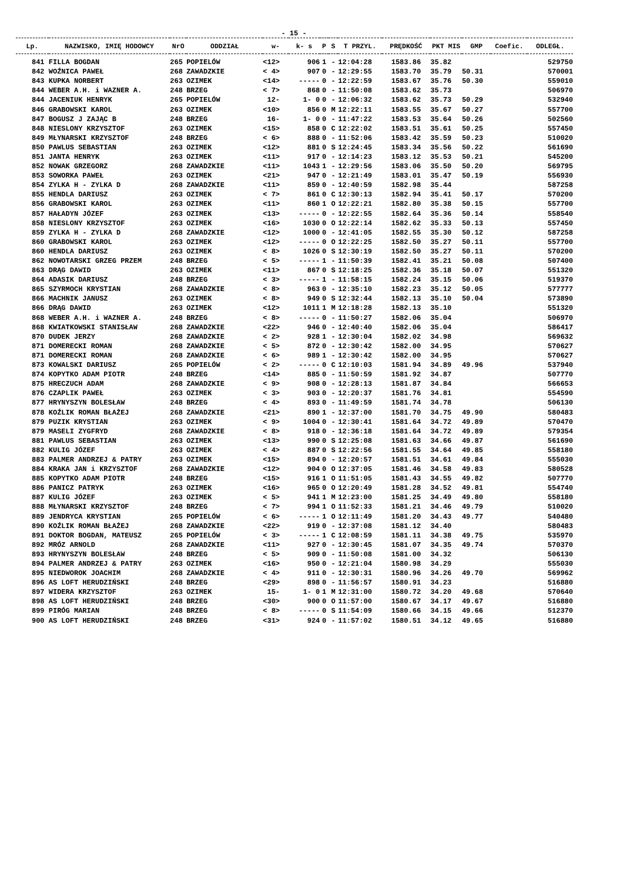- 15 -
| Lp. | NAZWISKO, IMIĘ HODOWCY | NrO | ODDZIAŁ | w- | k- s | P | S | T PRZYL. | PRĘDKOŚĆ | PKT MIS | GMP | Coefic. | ODLEGŁ. |
| --- | --- | --- | --- | --- | --- | --- | --- | --- | --- | --- | --- | --- | --- |
| 841 | FILLA BOGDAN | 265 | POPIELÓW | <12> | 906 | 1 | - | 12:04:28 | 1583.86 | 35.82 | | | 529750 |
| 842 | WOŹNICA PAWEŁ | 268 | ZAWADZKIE | < 4> | 907 | 0 | - | 12:29:55 | 1583.70 | 35.79 | 50.31 | | 570001 |
| 843 | KUPKA NORBERT | 263 | OZIMEK | <14> | ----- | 0 | - | 12:22:59 | 1583.67 | 35.76 | 50.30 | | 559010 |
| 844 | WEBER A.H. i WAZNER A. | 248 | BRZEG | < 7> | 868 | 0 | - | 11:50:08 | 1583.62 | 35.73 | | | 506970 |
| 844 | JACENIUK HENRYK | 265 | POPIELÓW | 12- | 1- 0 | 0 | - | 12:06:32 | 1583.62 | 35.73 | 50.29 | | 532940 |
| 846 | GRABOWSKI KAROL | 263 | OZIMEK | <10> | 856 | 0 | M | 12:22:11 | 1583.55 | 35.67 | 50.27 | | 557700 |
| 847 | BOGUSZ J ZAJĄC B | 248 | BRZEG | 16- | 1- 0 | 0 | - | 11:47:22 | 1583.53 | 35.64 | 50.26 | | 502560 |
| 848 | NIESLONY KRZYSZTOF | 263 | OZIMEK | <15> | 858 | 0 | C | 12:22:02 | 1583.51 | 35.61 | 50.25 | | 557450 |
| 849 | MŁYNARSKI KRZYSZTOF | 248 | BRZEG | < 6> | 888 | 0 | - | 11:52:06 | 1583.42 | 35.59 | 50.23 | | 510020 |
| 850 | PAWLUS SEBASTIAN | 263 | OZIMEK | <12> | 881 | 0 | S | 12:24:45 | 1583.34 | 35.56 | 50.22 | | 561690 |
| 851 | JANTA HENRYK | 263 | OZIMEK | <11> | 917 | 0 | - | 12:14:23 | 1583.12 | 35.53 | 50.21 | | 545200 |
| 852 | NOWAK GRZEGORZ | 268 | ZAWADZKIE | <11> | 1043 | 1 | - | 12:29:56 | 1583.06 | 35.50 | 50.20 | | 569795 |
| 853 | SOWORKA PAWEŁ | 263 | OZIMEK | <21> | 947 | 0 | - | 12:21:49 | 1583.01 | 35.47 | 50.19 | | 556930 |
| 854 | ZYLKA H - ZYLKA D | 268 | ZAWADZKIE | <11> | 859 | 0 | - | 12:40:59 | 1582.98 | 35.44 | | | 587258 |
| 855 | HENDLA DARIUSZ | 263 | OZIMEK | < 7> | 861 | 0 | C | 12:30:13 | 1582.94 | 35.41 | 50.17 | | 570200 |
| 856 | GRABOWSKI KAROL | 263 | OZIMEK | <11> | 860 | 1 | O | 12:22:21 | 1582.80 | 35.38 | 50.15 | | 557700 |
| 857 | HAŁADYN JÓZEF | 263 | OZIMEK | <13> | ----- | 0 | - | 12:22:55 | 1582.64 | 35.36 | 50.14 | | 558540 |
| 858 | NIESLONY KRZYSZTOF | 263 | OZIMEK | <16> | 1030 | 0 | O | 12:22:14 | 1582.62 | 35.33 | 50.13 | | 557450 |
| 859 | ZYLKA H - ZYLKA D | 268 | ZAWADZKIE | <12> | 1000 | 0 | - | 12:41:05 | 1582.55 | 35.30 | 50.12 | | 587258 |
| 860 | GRABOWSKI KAROL | 263 | OZIMEK | <12> | ----- | 0 | O | 12:22:25 | 1582.50 | 35.27 | 50.11 | | 557700 |
| 860 | HENDLA DARIUSZ | 263 | OZIMEK | < 8> | 1026 | 0 | S | 12:30:19 | 1582.50 | 35.27 | 50.11 | | 570200 |
| 862 | NOWOTARSKI GRZEG PRZEM | 248 | BRZEG | < 5> | ----- | 1 | - | 11:50:39 | 1582.41 | 35.21 | 50.08 | | 507400 |
| 863 | DRĄG DAWID | 263 | OZIMEK | <11> | 867 | 0 | S | 12:18:25 | 1582.36 | 35.18 | 50.07 | | 551320 |
| 864 | ADASIK DARIUSZ | 248 | BRZEG | < 3> | ----- | 1 | - | 11:58:15 | 1582.24 | 35.15 | 50.06 | | 519370 |
| 865 | SZYRMOCH KRYSTIAN | 268 | ZAWADZKIE | < 8> | 963 | 0 | - | 12:35:10 | 1582.23 | 35.12 | 50.05 | | 577777 |
| 866 | MACHNIK JANUSZ | 263 | OZIMEK | < 8> | 949 | 0 | S | 12:32:44 | 1582.13 | 35.10 | 50.04 | | 573890 |
| 866 | DRĄG DAWID | 263 | OZIMEK | <12> | 1011 | 1 | M | 12:18:28 | 1582.13 | 35.10 | | | 551320 |
| 868 | WEBER A.H. i WAZNER A. | 248 | BRZEG | < 8> | ----- | 0 | - | 11:50:27 | 1582.06 | 35.04 | | | 506970 |
| 868 | KWIATKOWSKI STANISŁAW | 268 | ZAWADZKIE | <22> | 946 | 0 | - | 12:40:40 | 1582.06 | 35.04 | | | 586417 |
| 870 | DUDEK JERZY | 268 | ZAWADZKIE | < 2> | 928 | 1 | - | 12:30:04 | 1582.02 | 34.98 | | | 569632 |
| 871 | DOMERECKI ROMAN | 268 | ZAWADZKIE | < 5> | 872 | 0 | - | 12:30:42 | 1582.00 | 34.95 | | | 570627 |
| 871 | DOMERECKI ROMAN | 268 | ZAWADZKIE | < 6> | 989 | 1 | - | 12:30:42 | 1582.00 | 34.95 | | | 570627 |
| 873 | KOWALSKI DARIUSZ | 265 | POPIELÓW | < 2> | ----- | 0 | C | 12:10:03 | 1581.94 | 34.89 | 49.96 | | 537940 |
| 874 | KOPYTKO ADAM PIOTR | 248 | BRZEG | <14> | 885 | 0 | - | 11:50:59 | 1581.92 | 34.87 | | | 507770 |
| 875 | HRECZUCH ADAM | 268 | ZAWADZKIE | < 9> | 908 | 0 | - | 12:28:13 | 1581.87 | 34.84 | | | 566653 |
| 876 | CZAPLIK PAWEŁ | 263 | OZIMEK | < 3> | 903 | 0 | - | 12:20:37 | 1581.76 | 34.81 | | | 554590 |
| 877 | HRYNYSZYN BOLESŁAW | 248 | BRZEG | < 4> | 893 | 0 | - | 11:49:59 | 1581.74 | 34.78 | | | 506130 |
| 878 | KOŹLIK ROMAN BŁAŻEJ | 268 | ZAWADZKIE | <21> | 890 | 1 | - | 12:37:00 | 1581.70 | 34.75 | 49.90 | | 580483 |
| 879 | PUZIK KRYSTIAN | 263 | OZIMEK | < 9> | 1004 | 0 | - | 12:30:41 | 1581.64 | 34.72 | 49.89 | | 570470 |
| 879 | MASELI ZYGFRYD | 268 | ZAWADZKIE | < 8> | 918 | 0 | - | 12:36:18 | 1581.64 | 34.72 | 49.89 | | 579354 |
| 881 | PAWLUS SEBASTIAN | 263 | OZIMEK | <13> | 990 | 0 | S | 12:25:08 | 1581.63 | 34.66 | 49.87 | | 561690 |
| 882 | KULIG JÓZEF | 263 | OZIMEK | < 4> | 887 | 0 | S | 12:22:56 | 1581.55 | 34.64 | 49.85 | | 558180 |
| 883 | PALMER ANDRZEJ & PATRY | 263 | OZIMEK | <15> | 894 | 0 | - | 12:20:57 | 1581.51 | 34.61 | 49.84 | | 555030 |
| 884 | KRAKA JAN i KRZYSZTOF | 268 | ZAWADZKIE | <12> | 904 | 0 | O | 12:37:05 | 1581.46 | 34.58 | 49.83 | | 580528 |
| 885 | KOPYTKO ADAM PIOTR | 248 | BRZEG | <15> | 916 | 1 | O | 11:51:05 | 1581.43 | 34.55 | 49.82 | | 507770 |
| 886 | PANICZ PATRYK | 263 | OZIMEK | <16> | 965 | 0 | O | 12:20:49 | 1581.28 | 34.52 | 49.81 | | 554740 |
| 887 | KULIG JÓZEF | 263 | OZIMEK | < 5> | 941 | 1 | M | 12:23:00 | 1581.25 | 34.49 | 49.80 | | 558180 |
| 888 | MŁYNARSKI KRZYSZTOF | 248 | BRZEG | < 7> | 994 | 1 | O | 11:52:33 | 1581.21 | 34.46 | 49.79 | | 510020 |
| 889 | JENDRYCA KRYSTIAN | 265 | POPIELÓW | < 6> | ----- | 1 | O | 12:11:49 | 1581.20 | 34.43 | 49.77 | | 540480 |
| 890 | KOŹLIK ROMAN BŁAŻEJ | 268 | ZAWADZKIE | <22> | 919 | 0 | - | 12:37:08 | 1581.12 | 34.40 | | | 580483 |
| 891 | DOKTOR BOGDAN, MATEUSZ | 265 | POPIELÓW | < 3> | ----- | 1 | C | 12:08:59 | 1581.11 | 34.38 | 49.75 | | 535970 |
| 892 | MRÓZ ARNOLD | 268 | ZAWADZKIE | <11> | 927 | 0 | - | 12:30:45 | 1581.07 | 34.35 | 49.74 | | 570370 |
| 893 | HRYNYSZYN BOLESŁAW | 248 | BRZEG | < 5> | 909 | 0 | - | 11:50:08 | 1581.00 | 34.32 | | | 506130 |
| 894 | PALMER ANDRZEJ & PATRY | 263 | OZIMEK | <16> | 950 | 0 | - | 12:21:04 | 1580.98 | 34.29 | | | 555030 |
| 895 | NIEDWOROK JOACHIM | 268 | ZAWADZKIE | < 4> | 911 | 0 | - | 12:30:31 | 1580.96 | 34.26 | 49.70 | | 569962 |
| 896 | AS LOFT HERUDZIŃSKI | 248 | BRZEG | <29> | 898 | 0 | - | 11:56:57 | 1580.91 | 34.23 | | | 516880 |
| 897 | WIDERA KRZYSZTOF | 263 | OZIMEK | 15- | 1- 0 | 1 | M | 12:31:00 | 1580.72 | 34.20 | 49.68 | | 570640 |
| 898 | AS LOFT HERUDZIŃSKI | 248 | BRZEG | <30> | 900 | 0 | O | 11:57:00 | 1580.67 | 34.17 | 49.67 | | 516880 |
| 899 | PIRÓG MARIAN | 248 | BRZEG | < 8> | ----- | 0 | S | 11:54:09 | 1580.66 | 34.15 | 49.66 | | 512370 |
| 900 | AS LOFT HERUDZIŃSKI | 248 | BRZEG | <31> | 924 | 0 | - | 11:57:02 | 1580.51 | 34.12 | 49.65 | | 516880 |